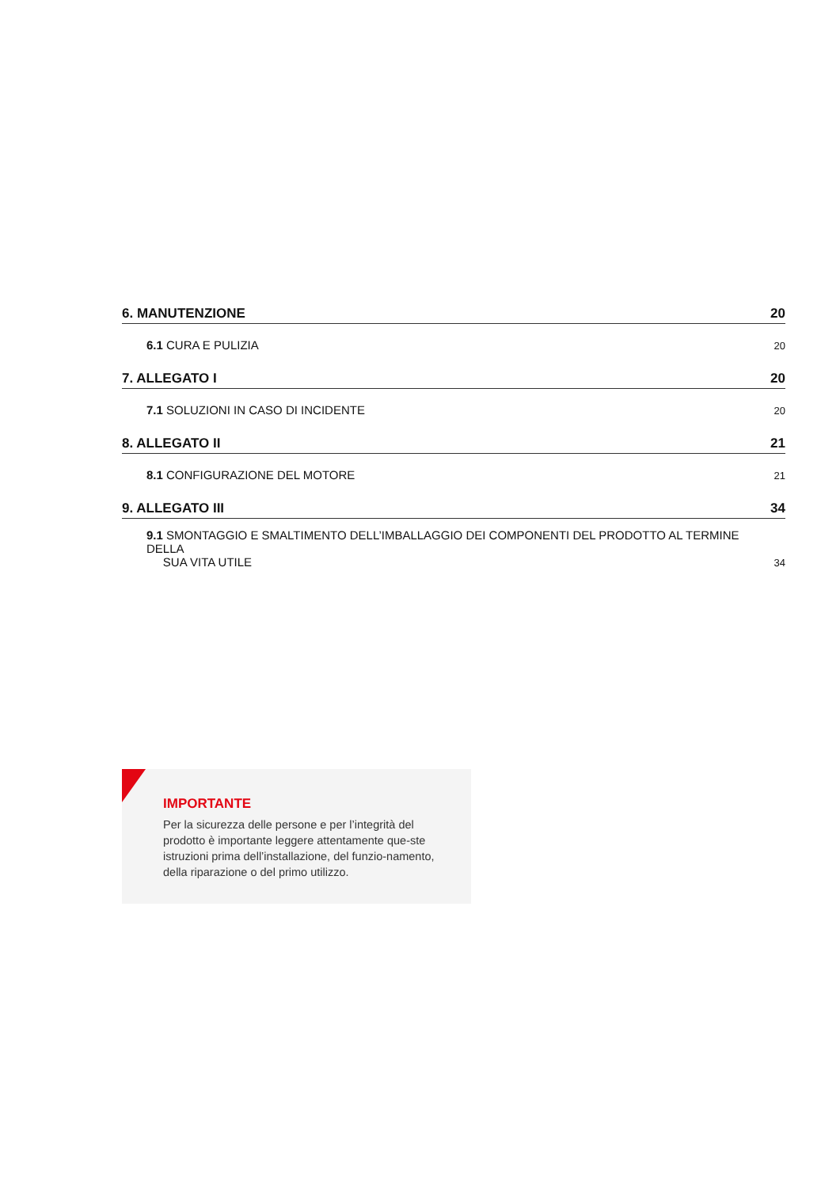6. MANUTENZIONE 20
6.1 CURA E PULIZIA 20
7. ALLEGATO I 20
7.1 SOLUZIONI IN CASO DI INCIDENTE 20
8. ALLEGATO II 21
8.1 CONFIGURAZIONE DEL MOTORE 21
9. ALLEGATO III 34
9.1 SMONTAGGIO E SMALTIMENTO DELL’IMBALLAGGIO DEI COMPONENTI DEL PRODOTTO AL TERMINE DELLA
SUA VITA UTILE 34
IMPORTANTE
Per la sicurezza delle persone e per l’integrità del prodotto è importante leggere attentamente que-ste istruzioni prima dell’installazione, del funzio-namento, della riparazione o del primo utilizzo.